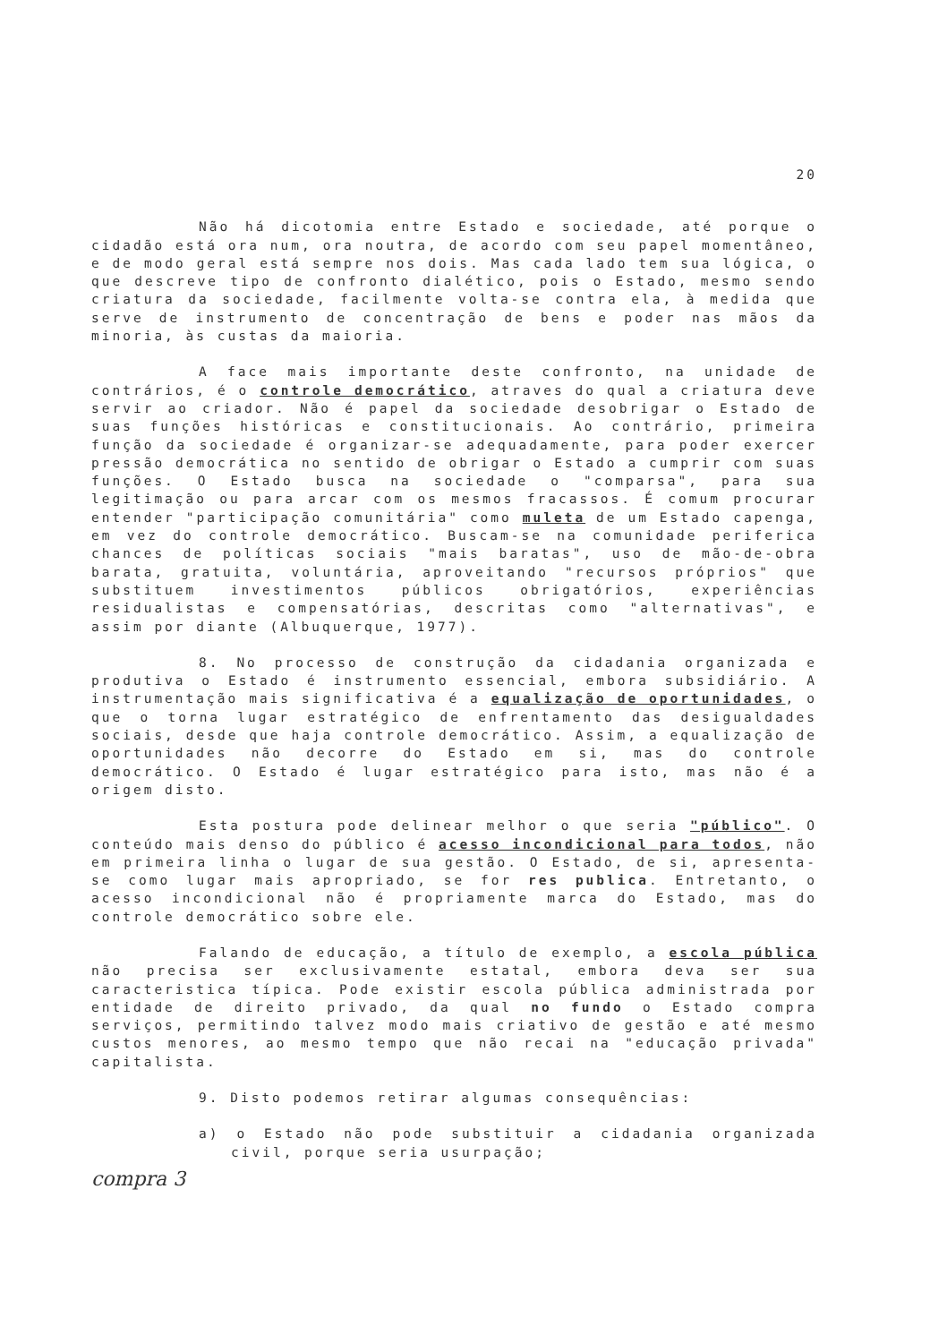20
Não há dicotomia entre Estado e sociedade, até porque o cidadão está ora num, ora noutra, de acordo com seu papel momentâneo, e de modo geral está sempre nos dois. Mas cada lado tem sua lógica, o que descreve tipo de confronto dialético, pois o Estado, mesmo sendo criatura da sociedade, facilmente volta-se contra ela, à medida que serve de instrumento de concentração de bens e poder nas mãos da minoria, às custas da maioria.
A face mais importante deste confronto, na unidade de contrários, é o controle democrático, atraves do qual a criatura deve servir ao criador. Não é papel da sociedade desobrigar o Estado de suas funções históricas e constitucionais. Ao contrário, primeira função da sociedade é organizar-se adequadamente, para poder exercer pressão democrática no sentido de obrigar o Estado a cumprir com suas funções. O Estado busca na sociedade o "comparsa", para sua legitimação ou para arcar com os mesmos fracassos. É comum procurar entender "participação comunitária" como muleta de um Estado capenga, em vez do controle democrático. Buscam-se na comunidade periferica chances de políticas sociais "mais baratas", uso de mão-de-obra barata, gratuita, voluntária, aproveitando "recursos próprios" que substituem investimentos públicos obrigatórios, experiências residualistas e compensatórias, descritas como "alternativas", e assim por diante (Albuquerque, 1977).
8. No processo de construção da cidadania organizada e produtiva o Estado é instrumento essencial, embora subsidiário. A instrumentação mais significativa é a equalização de oportunidades, o que o torna lugar estratégico de enfrentamento das desigualdades sociais, desde que haja controle democrático. Assim, a equalização de oportunidades não decorre do Estado em si, mas do controle democrático. O Estado é lugar estratégico para isto, mas não é a origem disto.
Esta postura pode delinear melhor o que seria "público". O conteúdo mais denso do público é acesso incondicional para todos, não em primeira linha o lugar de sua gestão. O Estado, de si, apresenta-se como lugar mais apropriado, se for res publica. Entretanto, o acesso incondicional não é propriamente marca do Estado, mas do controle democrático sobre ele.
Falando de educação, a título de exemplo, a escola pública não precisa ser exclusivamente estatal, embora deva ser sua caracteristica típica. Pode existir escola pública administrada por entidade de direito privado, da qual no fundo o Estado compra serviços, permitindo talvez modo mais criativo de gestão e até mesmo custos menores, ao mesmo tempo que não recai na "educação privada" capitalista.
9. Disto podemos retirar algumas consequências:
a) o Estado não pode substituir a cidadania organizada civil, porque seria usurpação;
compra 3